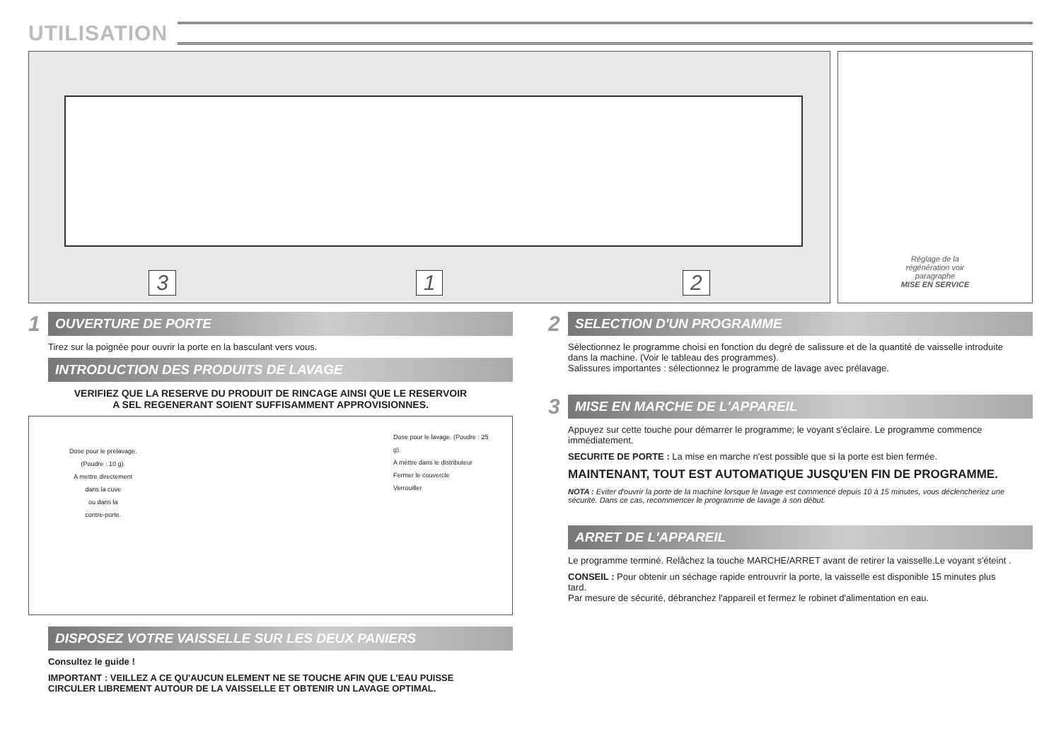UTILISATION
3 1 2
Réglage de la
régénération voir
paragraphe
MISE EN SERVICE
1
OUVERTURE DE PORTE
Tirez sur la poignée pour ouvrir la porte en la basculant vers vous.
INTRODUCTION DES PRODUITS DE LAVAGE
VERIFIEZ QUE LA RESERVE DU PRODUIT DE RINCAGE AINSI QUE LE RESERVOIR
A SEL REGENERANT SOIENT SUFFISAMMENT APPROVISIONNES.
Dose pour le prélavage.
(Poudre : 10 g).
A mettre directement
dans la cuve
ou dans la
contre-porte.
Dose pour le lavage. (Poudre : 25 g).
A mèttre dans le distributeur
Fermer le couvercle
Verrouiller
DISPOSEZ VOTRE VAISSELLE SUR LES DEUX PANIERS
Consultez le guide !
IMPORTANT : VEILLEZ A CE QU'AUCUN ELEMENT NE SE TOUCHE AFIN QUE L'EAU PUISSE CIRCULER LIBREMENT AUTOUR DE LA VAISSELLE ET OBTENIR UN LAVAGE OPTIMAL.
2
SELECTION D'UN PROGRAMME
Sélectionnez le programme choisi en fonction du degré de salissure et de la quantité de vaisselle introduite dans la machine. (Voir le tableau des programmes).
Salissures importantes : sélectionnez le programme de lavage avec prélavage.
3
MISE EN MARCHE DE L'APPAREIL
Appuyez sur cette touche pour démarrer le programme; le voyant s'éclaire. Le programme commence immédiatement.
SECURITE DE PORTE : La mise en marche n'est possible que si la porte est bien fermée.
MAINTENANT, TOUT EST AUTOMATIQUE JUSQU'EN FIN DE PROGRAMME.
NOTA : Eviter d'ouvrir la porte de la machine lorsque le lavage est commencé depuis 10 à 15 minutes, vous déclencheriez une sécurité. Dans ce cas, recommencer le programme de lavage à son début.
ARRET DE L'APPAREIL
Le programme terminé. Relâchez la touche MARCHE/ARRET avant de retirer la vaisselle.Le voyant s'éteint .
CONSEIL : Pour obtenir un séchage rapide entrouvrir la porte, la vaisselle est disponible 15 minutes plus tard.
Par mesure de sécurité, débranchez l'appareil et fermez le robinet d'alimentation en eau.